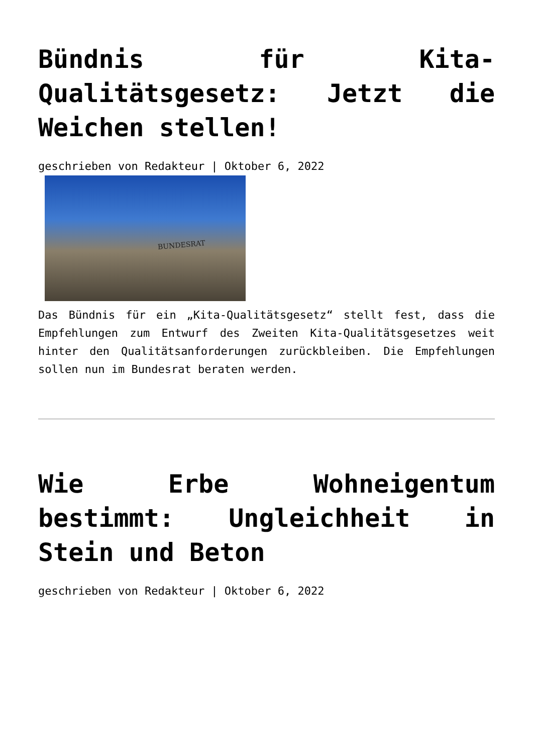Bündnis für Kita-Qualitätsgesetz: Jetzt die Weichen stellen!
geschrieben von Redakteur | Oktober 6, 2022
BUNDESRAT
Das Bündnis für ein „Kita-Qualitätsgesetz“ stellt fest, dass die Empfehlungen zum Entwurf des Zweiten Kita-Qualitätsgesetzes weit hinter den Qualitätsanforderungen zurückbleiben. Die Empfehlungen sollen nun im Bundesrat beraten werden.
Wie Erbe Wohneigentum bestimmt: Ungleichheit in Stein und Beton
geschrieben von Redakteur | Oktober 6, 2022